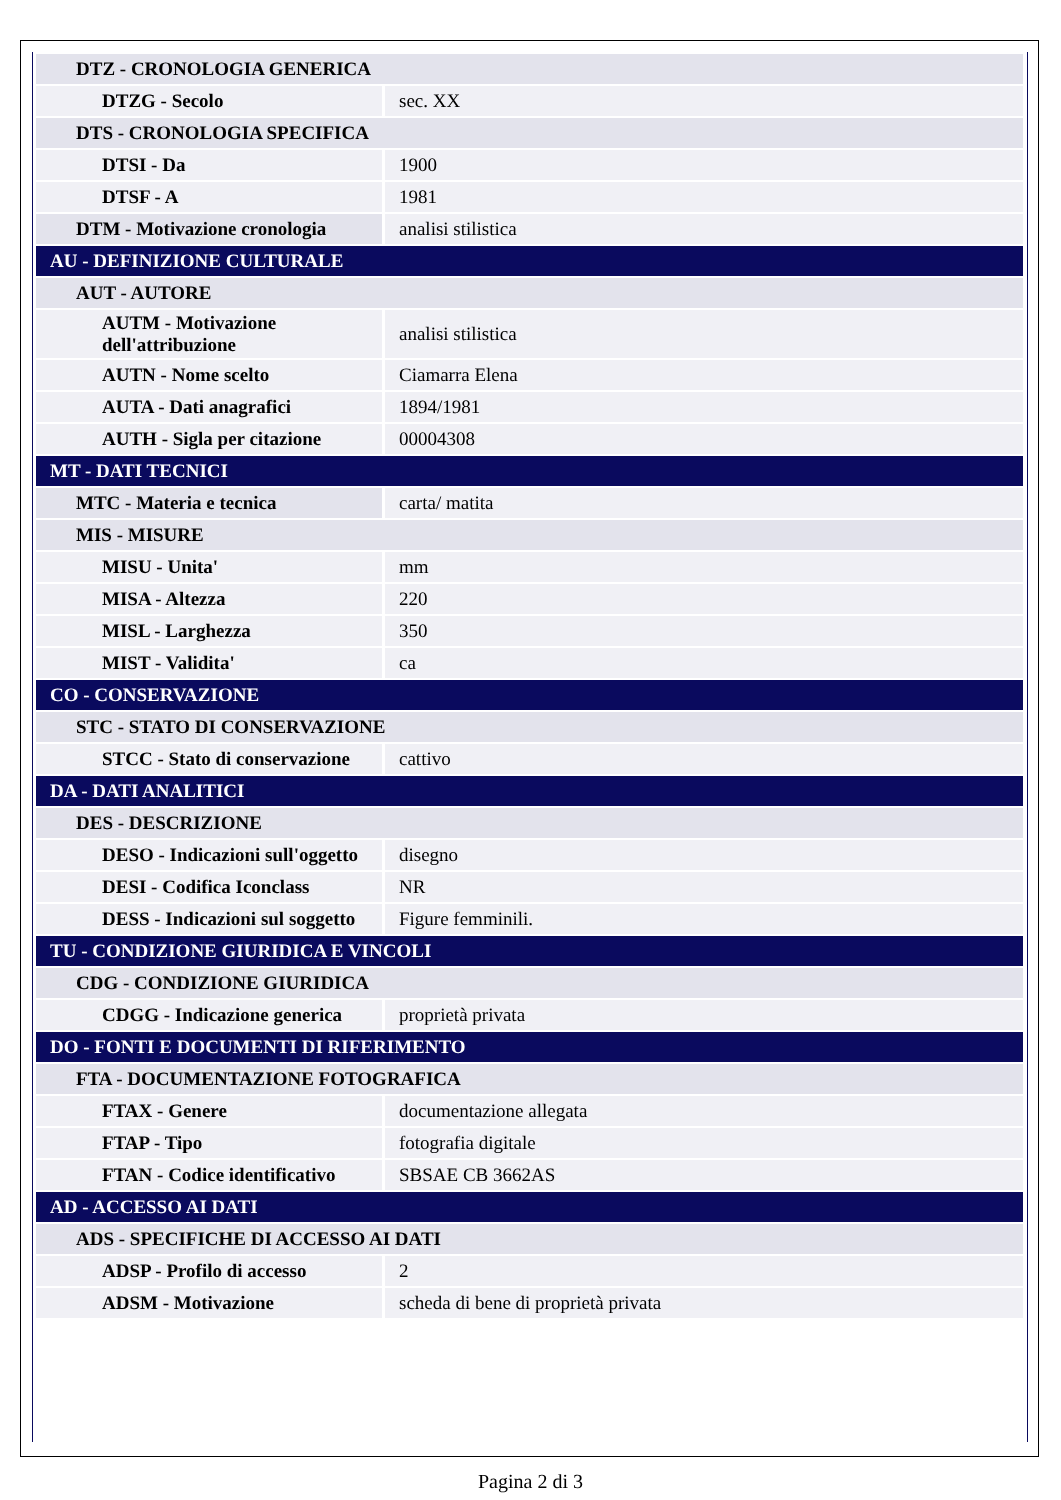| DTZ - CRONOLOGIA GENERICA | |
| DTZG - Secolo | sec. XX |
| DTS - CRONOLOGIA SPECIFICA | |
| DTSI - Da | 1900 |
| DTSF - A | 1981 |
| DTM - Motivazione cronologia | analisi stilistica |
| AU - DEFINIZIONE CULTURALE | |
| AUT - AUTORE | |
| AUTM - Motivazione dell'attribuzione | analisi stilistica |
| AUTN - Nome scelto | Ciamarra Elena |
| AUTA - Dati anagrafici | 1894/1981 |
| AUTH - Sigla per citazione | 00004308 |
| MT - DATI TECNICI | |
| MTC - Materia e tecnica | carta/ matita |
| MIS - MISURE | |
| MISU - Unita' | mm |
| MISA - Altezza | 220 |
| MISL - Larghezza | 350 |
| MIST - Validita' | ca |
| CO - CONSERVAZIONE | |
| STC - STATO DI CONSERVAZIONE | |
| STCC - Stato di conservazione | cattivo |
| DA - DATI ANALITICI | |
| DES - DESCRIZIONE | |
| DESO - Indicazioni sull'oggetto | disegno |
| DESI - Codifica Iconclass | NR |
| DESS - Indicazioni sul soggetto | Figure femminili. |
| TU - CONDIZIONE GIURIDICA E VINCOLI | |
| CDG - CONDIZIONE GIURIDICA | |
| CDGG - Indicazione generica | proprietà privata |
| DO - FONTI E DOCUMENTI DI RIFERIMENTO | |
| FTA - DOCUMENTAZIONE FOTOGRAFICA | |
| FTAX - Genere | documentazione allegata |
| FTAP - Tipo | fotografia digitale |
| FTAN - Codice identificativo | SBSAE CB 3662AS |
| AD - ACCESSO AI DATI | |
| ADS - SPECIFICHE DI ACCESSO AI DATI | |
| ADSP - Profilo di accesso | 2 |
| ADSM - Motivazione | scheda di bene di proprietà privata |
Pagina 2 di 3